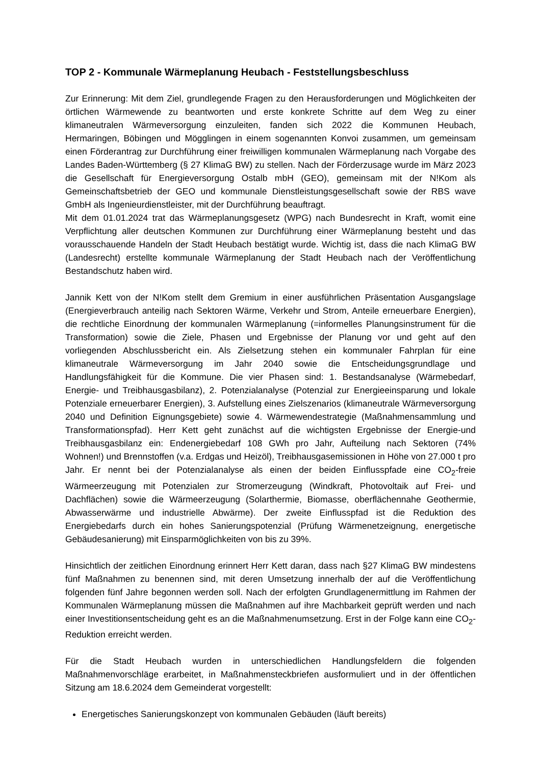TOP 2 - Kommunale Wärmeplanung Heubach - Feststellungsbeschluss
Zur Erinnerung: Mit dem Ziel, grundlegende Fragen zu den Herausforderungen und Möglichkeiten der örtlichen Wärmewende zu beantworten und erste konkrete Schritte auf dem Weg zu einer klimaneutralen Wärmeversorgung einzuleiten, fanden sich 2022 die Kommunen Heubach, Hermaringen, Böbingen und Mögglingen in einem sogenannten Konvoi zusammen, um gemeinsam einen Förderantrag zur Durchführung einer freiwilligen kommunalen Wärmeplanung nach Vorgabe des Landes Baden-Württemberg (§ 27 KlimaG BW) zu stellen. Nach der Förderzusage wurde im März 2023 die Gesellschaft für Energieversorgung Ostalb mbH (GEO), gemeinsam mit der N!Kom als Gemeinschaftsbetrieb der GEO und kommunale Dienstleistungsgesellschaft sowie der RBS wave GmbH als Ingenieurdienstleister, mit der Durchführung beauftragt.
Mit dem 01.01.2024 trat das Wärmeplanungsgesetz (WPG) nach Bundesrecht in Kraft, womit eine Verpflichtung aller deutschen Kommunen zur Durchführung einer Wärmeplanung besteht und das vorausschauende Handeln der Stadt Heubach bestätigt wurde. Wichtig ist, dass die nach KlimaG BW (Landesrecht) erstellte kommunale Wärmeplanung der Stadt Heubach nach der Veröffentlichung Bestandschutz haben wird.
Jannik Kett von der N!Kom stellt dem Gremium in einer ausführlichen Präsentation Ausgangslage (Energieverbrauch anteilig nach Sektoren Wärme, Verkehr und Strom, Anteile erneuerbare Energien), die rechtliche Einordnung der kommunalen Wärmeplanung (=informelles Planungsinstrument für die Transformation) sowie die Ziele, Phasen und Ergebnisse der Planung vor und geht auf den vorliegenden Abschlussbericht ein. Als Zielsetzung stehen ein kommunaler Fahrplan für eine klimaneutrale Wärmeversorgung im Jahr 2040 sowie die Entscheidungsgrundlage und Handlungsfähigkeit für die Kommune. Die vier Phasen sind: 1. Bestandsanalyse (Wärmebedarf, Energie- und Treibhausgasbilanz), 2. Potenzialanalyse (Potenzial zur Energieeinsparung und lokale Potenziale erneuerbarer Energien), 3. Aufstellung eines Zielszenarios (klimaneutrale Wärmeversorgung 2040 und Definition Eignungsgebiete) sowie 4. Wärmewendestrategie (Maßnahmensammlung und Transformationspfad). Herr Kett geht zunächst auf die wichtigsten Ergebnisse der Energie-und Treibhausgasbilanz ein: Endenergiebedarf 108 GWh pro Jahr, Aufteilung nach Sektoren (74% Wohnen!) und Brennstoffen (v.a. Erdgas und Heizöl), Treibhausgasemissionen in Höhe von 27.000 t pro Jahr. Er nennt bei der Potenzialanalyse als einen der beiden Einflusspfade eine CO<sub>2</sub>-freie Wärmeerzeugung mit Potenzialen zur Stromerzeugung (Windkraft, Photovoltaik auf Frei- und Dachflächen) sowie die Wärmeerzeugung (Solarthermie, Biomasse, oberflächennahe Geothermie, Abwasserwärme und industrielle Abwärme). Der zweite Einflusspfad ist die Reduktion des Energiebedarfs durch ein hohes Sanierungspotenzial (Prüfung Wärmenetzeignung, energetische Gebäudesanierung) mit Einsparmöglichkeiten von bis zu 39%.
Hinsichtlich der zeitlichen Einordnung erinnert Herr Kett daran, dass nach §27 KlimaG BW mindestens fünf Maßnahmen zu benennen sind, mit deren Umsetzung innerhalb der auf die Veröffentlichung folgenden fünf Jahre begonnen werden soll. Nach der erfolgten Grundlagenermittlung im Rahmen der Kommunalen Wärmeplanung müssen die Maßnahmen auf ihre Machbarkeit geprüft werden und nach einer Investitionsentscheidung geht es an die Maßnahmenumsetzung. Erst in der Folge kann eine CO<sub>2</sub>-Reduktion erreicht werden.
Für die Stadt Heubach wurden in unterschiedlichen Handlungsfeldern die folgenden Maßnahmenvorschläge erarbeitet, in Maßnahmensteckbriefen ausformuliert und in der öffentlichen Sitzung am 18.6.2024 dem Gemeinderat vorgestellt:
Energetisches Sanierungskonzept von kommunalen Gebäuden (läuft bereits)